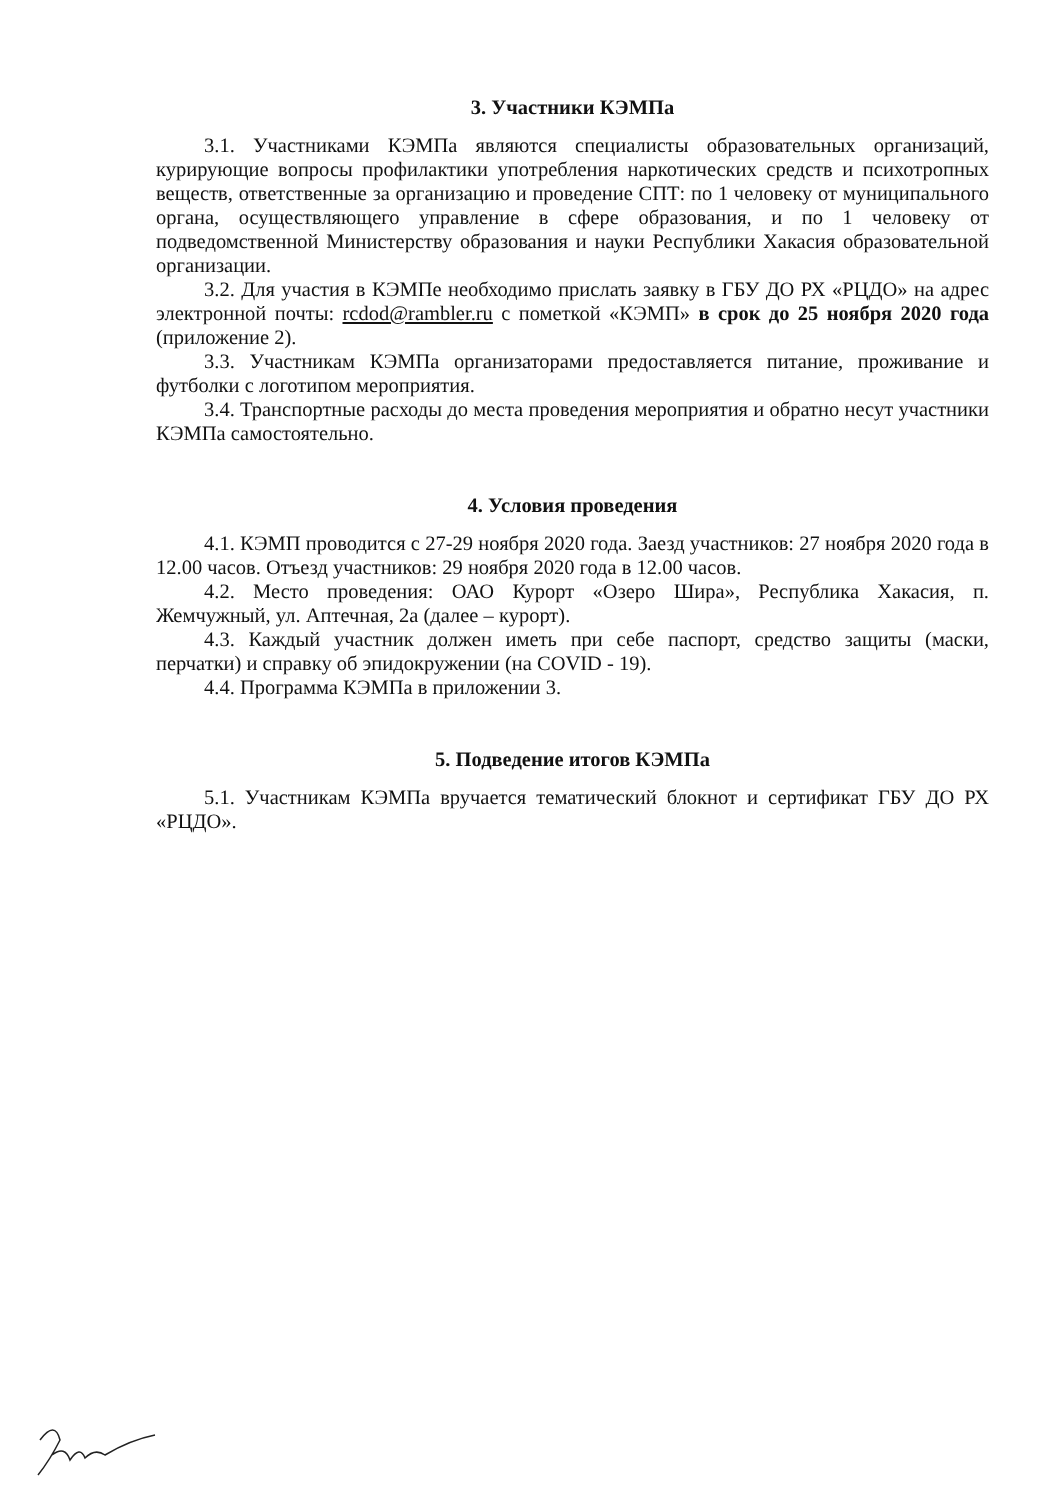3. Участники КЭМПа
3.1. Участниками КЭМПа являются специалисты образовательных организаций, курирующие вопросы профилактики употребления наркотических средств и психотропных веществ, ответственные за организацию и проведение СПТ: по 1 человеку от муниципального органа, осуществляющего управление в сфере образования, и по 1 человеку от подведомственной Министерству образования и науки Республики Хакасия образовательной организации.
3.2. Для участия в КЭМПе необходимо прислать заявку в ГБУ ДО РХ «РЦДО» на адрес электронной почты: rcdod@rambler.ru с пометкой «КЭМП» в срок до 25 ноября 2020 года (приложение 2).
3.3. Участникам КЭМПа организаторами предоставляется питание, проживание и футболки с логотипом мероприятия.
3.4. Транспортные расходы до места проведения мероприятия и обратно несут участники КЭМПа самостоятельно.
4. Условия проведения
4.1. КЭМП проводится с 27-29 ноября 2020 года. Заезд участников: 27 ноября 2020 года в 12.00 часов. Отъезд участников: 29 ноября 2020 года в 12.00 часов.
4.2. Место проведения: ОАО Курорт «Озеро Шира», Республика Хакасия, п. Жемчужный, ул. Аптечная, 2а (далее – курорт).
4.3. Каждый участник должен иметь при себе паспорт, средство защиты (маски, перчатки) и справку об эпидокружении (на COVID - 19).
4.4. Программа КЭМПа в приложении 3.
5. Подведение итогов КЭМПа
5.1. Участникам КЭМПа вручается тематический блокнот и сертификат ГБУ ДО РХ «РЦДО».